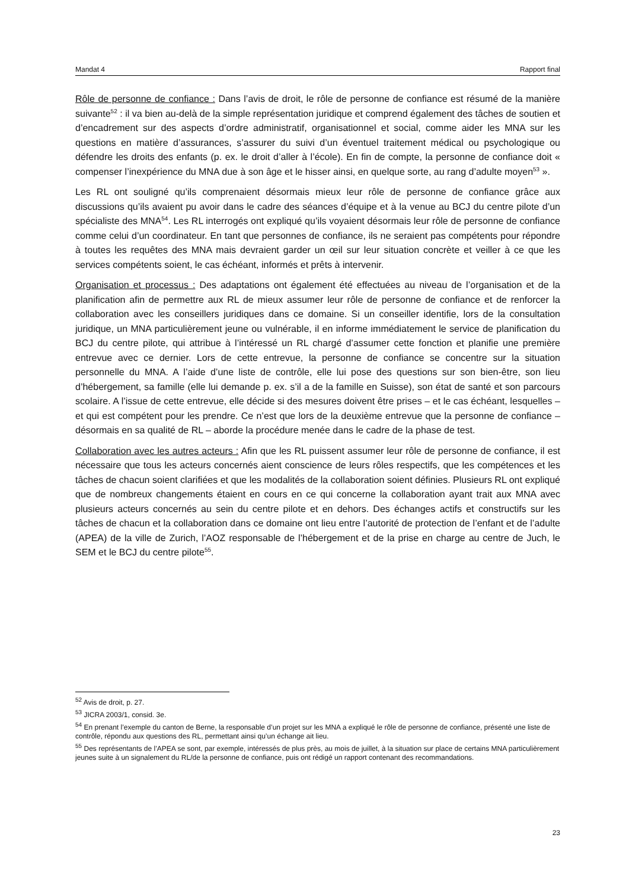Mandat 4 Rapport final
Rôle de personne de confiance : Dans l’avis de droit, le rôle de personne de confiance est résumé de la manière suivante<sup>52</sup> : il va bien au-delà de la simple représentation juridique et comprend également des tâches de soutien et d’encadrement sur des aspects d’ordre administratif, organisationnel et social, comme aider les MNA sur les questions en matière d’assurances, s’assurer du suivi d’un éventuel traitement médical ou psychologique ou défendre les droits des enfants (p. ex. le droit d’aller à l’école). En fin de compte, la personne de confiance doit « compenser l’inexpérience du MNA due à son âge et le hisser ainsi, en quelque sorte, au rang d’adulte moyen<sup>53</sup> ».
Les RL ont souligné qu’ils comprenaient désormais mieux leur rôle de personne de confiance grâce aux discussions qu’ils avaient pu avoir dans le cadre des séances d’équipe et à la venue au BCJ du centre pilote d’un spécialiste des MNA<sup>54</sup>. Les RL interrogés ont expliqué qu’ils voyaient désormais leur rôle de personne de confiance comme celui d’un coordinateur. En tant que personnes de confiance, ils ne seraient pas compétents pour répondre à toutes les requêtes des MNA mais devraient garder un œil sur leur situation concrète et veiller à ce que les services compétents soient, le cas échéant, informés et prêts à intervenir.
Organisation et processus : Des adaptations ont également été effectuées au niveau de l’organisation et de la planification afin de permettre aux RL de mieux assumer leur rôle de personne de confiance et de renforcer la collaboration avec les conseillers juridiques dans ce domaine. Si un conseiller identifie, lors de la consultation juridique, un MNA particulièrement jeune ou vulnérable, il en informe immédiatement le service de planification du BCJ du centre pilote, qui attribue à l’intéressé un RL chargé d’assumer cette fonction et planifie une première entrevue avec ce dernier. Lors de cette entrevue, la personne de confiance se concentre sur la situation personnelle du MNA. A l’aide d’une liste de contrôle, elle lui pose des questions sur son bien-être, son lieu d’hébergement, sa famille (elle lui demande p. ex. s’il a de la famille en Suisse), son état de santé et son parcours scolaire. A l’issue de cette entrevue, elle décide si des mesures doivent être prises – et le cas échéant, lesquelles – et qui est compétent pour les prendre. Ce n’est que lors de la deuxième entrevue que la personne de confiance – désormais en sa qualité de RL – aborde la procédure menée dans le cadre de la phase de test.
Collaboration avec les autres acteurs : Afin que les RL puissent assumer leur rôle de personne de confiance, il est nécessaire que tous les acteurs concernés aient conscience de leurs rôles respectifs, que les compétences et les tâches de chacun soient clarifiées et que les modalités de la collaboration soient définies. Plusieurs RL ont expliqué que de nombreux changements étaient en cours en ce qui concerne la collaboration ayant trait aux MNA avec plusieurs acteurs concernés au sein du centre pilote et en dehors. Des échanges actifs et constructifs sur les tâches de chacun et la collaboration dans ce domaine ont lieu entre l’autorité de protection de l’enfant et de l’adulte (APEA) de la ville de Zurich, l’AOZ responsable de l’hébergement et de la prise en charge au centre de Juch, le SEM et le BCJ du centre pilote<sup>55</sup>.
<sup>52</sup> Avis de droit, p. 27.
<sup>53</sup> JICRA 2003/1, consid. 3e.
<sup>54</sup> En prenant l’exemple du canton de Berne, la responsable d’un projet sur les MNA a expliqué le rôle de personne de confiance, présenté une liste de contrôle, répondu aux questions des RL, permettant ainsi qu’un échange ait lieu.
<sup>55</sup> Des représentants de l’APEA se sont, par exemple, intéressés de plus près, au mois de juillet, à la situation sur place de certains MNA particulièrement jeunes suite à un signalement du RL/de la personne de confiance, puis ont rédigé un rapport contenant des recommandations.
23